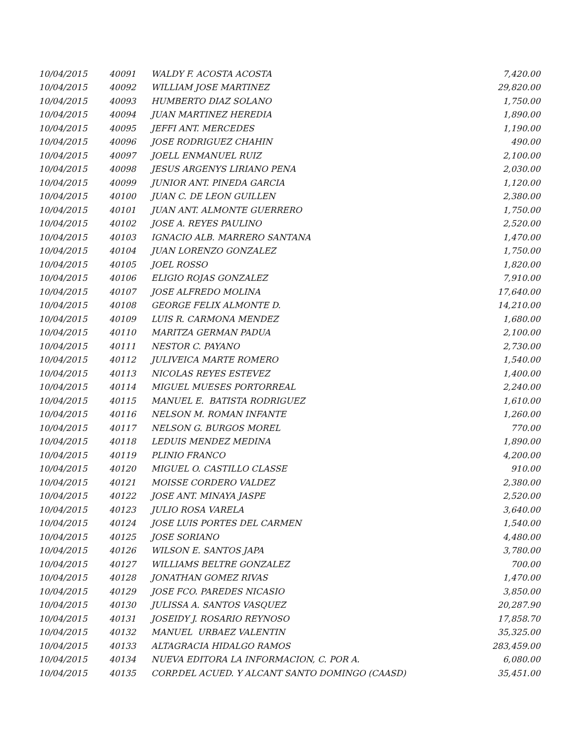| 10/04/2015 | 40091 | WALDY F. ACOSTA ACOSTA | 7,420.00 |
| 10/04/2015 | 40092 | WILLIAM JOSE MARTINEZ | 29,820.00 |
| 10/04/2015 | 40093 | HUMBERTO DIAZ SOLANO | 1,750.00 |
| 10/04/2015 | 40094 | JUAN MARTINEZ HEREDIA | 1,890.00 |
| 10/04/2015 | 40095 | JEFFI ANT. MERCEDES | 1,190.00 |
| 10/04/2015 | 40096 | JOSE RODRIGUEZ CHAHIN | 490.00 |
| 10/04/2015 | 40097 | JOELL ENMANUEL RUIZ | 2,100.00 |
| 10/04/2015 | 40098 | JESUS ARGENYS LIRIANO PENA | 2,030.00 |
| 10/04/2015 | 40099 | JUNIOR ANT. PINEDA GARCIA | 1,120.00 |
| 10/04/2015 | 40100 | JUAN C. DE LEON GUILLEN | 2,380.00 |
| 10/04/2015 | 40101 | JUAN ANT. ALMONTE GUERRERO | 1,750.00 |
| 10/04/2015 | 40102 | JOSE A. REYES PAULINO | 2,520.00 |
| 10/04/2015 | 40103 | IGNACIO ALB. MARRERO SANTANA | 1,470.00 |
| 10/04/2015 | 40104 | JUAN LORENZO GONZALEZ | 1,750.00 |
| 10/04/2015 | 40105 | JOEL ROSSO | 1,820.00 |
| 10/04/2015 | 40106 | ELIGIO ROJAS GONZALEZ | 7,910.00 |
| 10/04/2015 | 40107 | JOSE ALFREDO MOLINA | 17,640.00 |
| 10/04/2015 | 40108 | GEORGE FELIX ALMONTE D. | 14,210.00 |
| 10/04/2015 | 40109 | LUIS R. CARMONA MENDEZ | 1,680.00 |
| 10/04/2015 | 40110 | MARITZA GERMAN PADUA | 2,100.00 |
| 10/04/2015 | 40111 | NESTOR C. PAYANO | 2,730.00 |
| 10/04/2015 | 40112 | JULIVEICA MARTE ROMERO | 1,540.00 |
| 10/04/2015 | 40113 | NICOLAS REYES ESTEVEZ | 1,400.00 |
| 10/04/2015 | 40114 | MIGUEL MUESES PORTORREAL | 2,240.00 |
| 10/04/2015 | 40115 | MANUEL E. BATISTA RODRIGUEZ | 1,610.00 |
| 10/04/2015 | 40116 | NELSON M. ROMAN INFANTE | 1,260.00 |
| 10/04/2015 | 40117 | NELSON G. BURGOS MOREL | 770.00 |
| 10/04/2015 | 40118 | LEDUIS MENDEZ MEDINA | 1,890.00 |
| 10/04/2015 | 40119 | PLINIO FRANCO | 4,200.00 |
| 10/04/2015 | 40120 | MIGUEL O. CASTILLO CLASSE | 910.00 |
| 10/04/2015 | 40121 | MOISSE CORDERO VALDEZ | 2,380.00 |
| 10/04/2015 | 40122 | JOSE ANT. MINAYA JASPE | 2,520.00 |
| 10/04/2015 | 40123 | JULIO ROSA VARELA | 3,640.00 |
| 10/04/2015 | 40124 | JOSE LUIS PORTES DEL CARMEN | 1,540.00 |
| 10/04/2015 | 40125 | JOSE SORIANO | 4,480.00 |
| 10/04/2015 | 40126 | WILSON E. SANTOS JAPA | 3,780.00 |
| 10/04/2015 | 40127 | WILLIAMS BELTRE GONZALEZ | 700.00 |
| 10/04/2015 | 40128 | JONATHAN GOMEZ RIVAS | 1,470.00 |
| 10/04/2015 | 40129 | JOSE FCO. PAREDES NICASIO | 3,850.00 |
| 10/04/2015 | 40130 | JULISSA A. SANTOS VASQUEZ | 20,287.90 |
| 10/04/2015 | 40131 | JOSEIDY J. ROSARIO REYNOSO | 17,858.70 |
| 10/04/2015 | 40132 | MANUEL URBAEZ VALENTIN | 35,325.00 |
| 10/04/2015 | 40133 | ALTAGRACIA HIDALGO RAMOS | 283,459.00 |
| 10/04/2015 | 40134 | NUEVA EDITORA LA INFORMACION, C. POR A. | 6,080.00 |
| 10/04/2015 | 40135 | CORP.DEL ACUED. Y ALCANT SANTO DOMINGO (CAASD) | 35,451.00 |